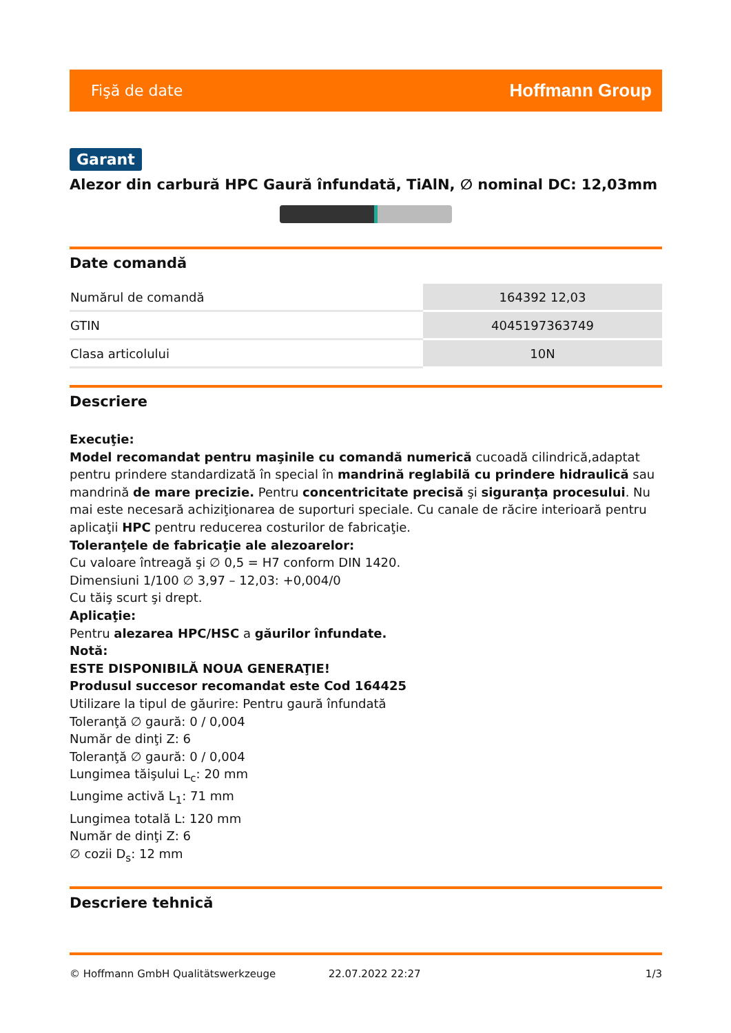Fişă de date Hoffmann Group
Garant
Alezor din carbură HPC Gaură înfundată, TiAlN, ∅ nominal DC: 12,03mm
Date comandă
| Numărul de comandă | 164392 12,03 |
| GTIN | 4045197363749 |
| Clasa articolului | 10N |
Descriere
Execuţie:
Model recomandat pentru maşinile cu comandă numerică cucoadă cilindrică,adaptat pentru prindere standardizată în special în mandrină reglabilă cu prindere hidraulică sau mandrină de mare precizie. Pentru concentricitate precisă şi siguranţa procesului. Nu mai este necesară achiziţionarea de suporturi speciale. Cu canale de răcire interioară pentru aplicaţii HPC pentru reducerea costurilor de fabricaţie.
Toleranţele de fabricaţie ale alezoarelor:
Cu valoare întreagă şi ∅ 0,5 = H7 conform DIN 1420.
Dimensiuni 1/100 ∅ 3,97 – 12,03: +0,004/0
Cu tăiş scurt şi drept.
Aplicaţie:
Pentru alezarea HPC/HSC a găurilor înfundate.
Notă:
ESTE DISPONIBILĂ NOUA GENERAŢIE!
Produsul succesor recomandat este Cod 164425
Utilizare la tipul de găurire: Pentru gaură înfundată
Toleranţă ∅ gaură: 0 / 0,004
Număr de dinţi Z: 6
Toleranţă ∅ gaură: 0 / 0,004
Lungimea tăişului L<sub>c</sub>: 20 mm
Lungime activă L<sub>1</sub>: 71 mm
Lungimea totală L: 120 mm
Număr de dinţi Z: 6
∅ cozii D<sub>s</sub>: 12 mm
Descriere tehnică
© Hoffmann GmbH Qualitätswerkzeuge 22.07.2022 22:27 1/3